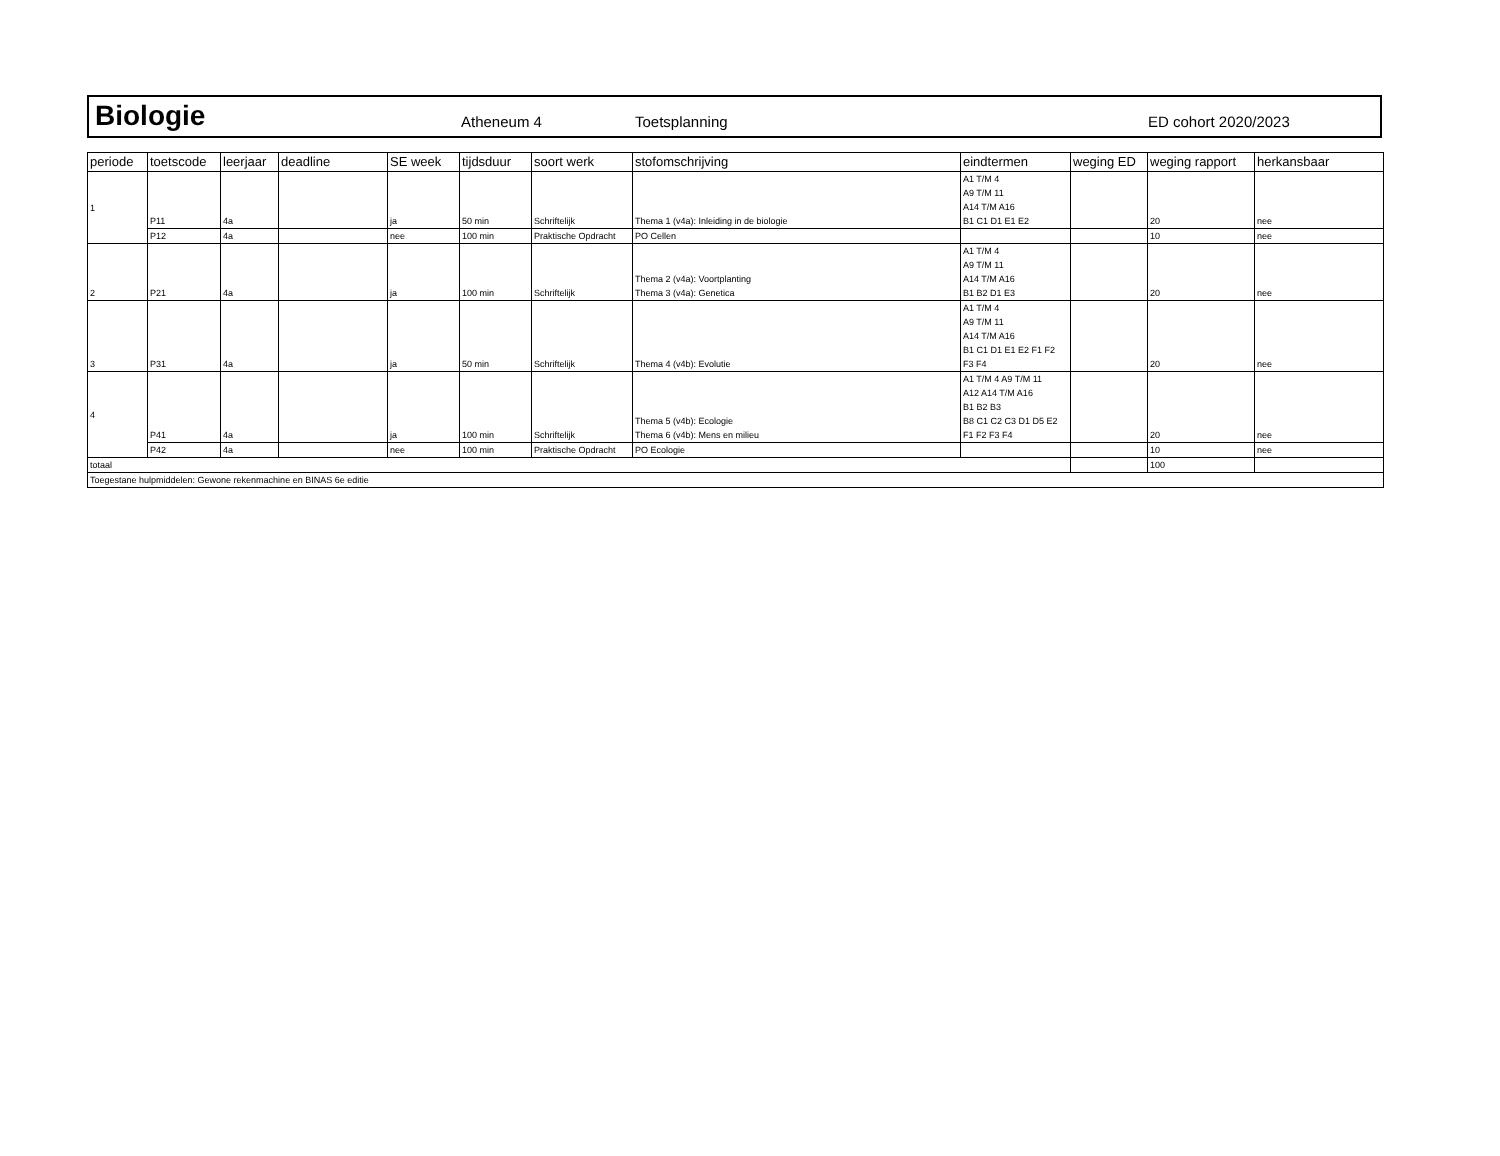Biologie Atheneum 4 Toetsplanning ED cohort 2020/2023
| periode | toetscode | leerjaar | deadline | SE week | tijdsduur | soort werk | stofomschrijving | eindtermen | weging ED | weging rapport | herkansbaar |
| --- | --- | --- | --- | --- | --- | --- | --- | --- | --- | --- | --- |
| 1 | P11 | 4a | | ja | 50 min | Schriftelijk | Thema 1 (v4a): Inleiding in de biologie | A1 T/M 4 A9 T/M 11 A14 T/M A16 B1 C1 D1 E1 E2 | | 20 | nee |
| | P12 | 4a | | nee | 100 min | Praktische Opdracht | PO Cellen | | | 10 | nee |
| 2 | P21 | 4a | | ja | 100 min | Schriftelijk | Thema 2 (v4a): Voortplanting Thema 3 (v4a): Genetica | A1 T/M 4 A9 T/M 11 A14 T/M A16 B1 B2 D1 E3 | | 20 | nee |
| 3 | P31 | 4a | | ja | 50 min | Schriftelijk | Thema 4 (v4b): Evolutie | A1 T/M 4 A9 T/M 11 A14 T/M A16 B1 C1 D1 E1 E2 F1 F2 F3 F4 | | 20 | nee |
| 4 | P41 | 4a | | ja | 100 min | Schriftelijk | Thema 5 (v4b): Ecologie Thema 6 (v4b): Mens en milieu | A1 T/M 4 A9 T/M 11 A12 A14 T/M A16 B1 B2 B3 B8 C1 C2 C3 D1 D5 E2 F1 F2 F3 F4 | | 20 | nee |
| | P42 | 4a | | nee | 100 min | Praktische Opdracht | PO Ecologie | | | 10 | nee |
| totaal | | | | | | | | | | 100 | |
| Toegestane hulpmiddelen: Gewone rekenmachine en BINAS 6e editie | | | | | | | | | | | |